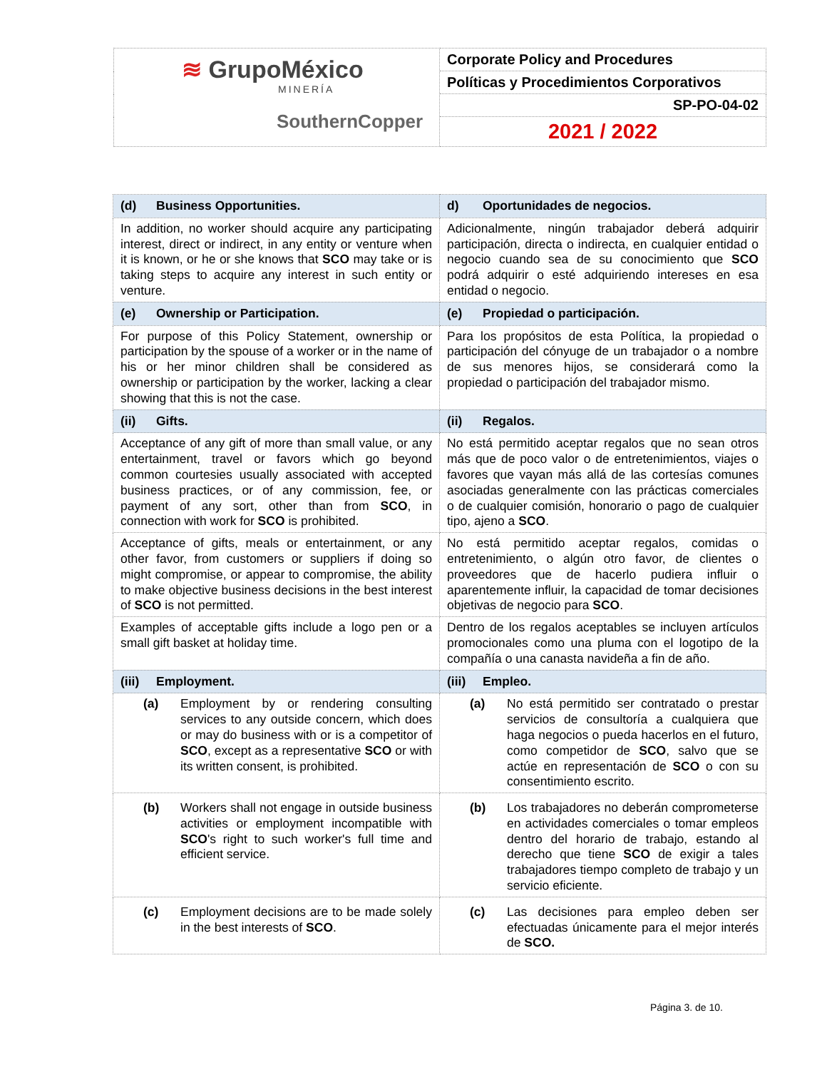| ≋ GrupoMéxico MINERÍA SouthernCopper | Corporate Policy and Procedures |
| | Políticas y Procedimientos Corporativos |
| | SP-PO-04-02 |
| | 2021 / 2022 |
| (d) Business Opportunities. | d) Oportunidades de negocios. |
| In addition, no worker should acquire any participating interest, direct or indirect, in any entity or venture when it is known, or he or she knows that SCO may take or is taking steps to acquire any interest in such entity or venture. | Adicionalmente, ningún trabajador deberá adquirir participación, directa o indirecta, en cualquier entidad o negocio cuando sea de su conocimiento que SCO podrá adquirir o esté adquiriendo intereses en esa entidad o negocio. |
| (e) Ownership or Participation. | (e) Propiedad o participación. |
| For purpose of this Policy Statement, ownership or participation by the spouse of a worker or in the name of his or her minor children shall be considered as ownership or participation by the worker, lacking a clear showing that this is not the case. | Para los propósitos de esta Política, la propiedad o participación del cónyuge de un trabajador o a nombre de sus menores hijos, se considerará como la propiedad o participación del trabajador mismo. |
| (ii) Gifts. | (ii) Regalos. |
| Acceptance of any gift of more than small value, or any entertainment, travel or favors which go beyond common courtesies usually associated with accepted business practices, or of any commission, fee, or payment of any sort, other than from SCO , in connection with work for SCO is prohibited. | No está permitido aceptar regalos que no sean otros más que de poco valor o de entretenimientos, viajes o favores que vayan más allá de las cortesías comunes asociadas generalmente con las prácticas comerciales o de cualquier comisión, honorario o pago de cualquier tipo, ajeno a SCO . |
| Acceptance of gifts, meals or entertainment, or any other favor, from customers or suppliers if doing so might compromise, or appear to compromise, the ability to make objective business decisions in the best interest of SCO is not permitted. | No está permitido aceptar regalos, comidas o entretenimiento, o algún otro favor, de clientes o proveedores que de hacerlo pudiera influir o aparentemente influir, la capacidad de tomar decisiones objetivas de negocio para SCO . |
| Examples of acceptable gifts include a logo pen or a small gift basket at holiday time. | Dentro de los regalos aceptables se incluyen artículos promocionales como una pluma con el logotipo de la compañía o una canasta navideña a fin de año. |
| (iii) Employment. | (iii) Empleo. |
| (a) Employment by or rendering consulting services to any outside concern, which does or may do business with or is a competitor of SCO , except as a representative SCO or with its written consent, is prohibited. | (a) No está permitido ser contratado o prestar servicios de consultoría a cualquiera que haga negocios o pueda hacerlos en el futuro, como competidor de SCO , salvo que se actúe en representación de SCO o con su consentimiento escrito. |
| (b) Workers shall not engage in outside business activities or employment incompatible with SCO 's right to such worker's full time and efficient service. | (b) Los trabajadores no deberán comprometerse en actividades comerciales o tomar empleos dentro del horario de trabajo, estando al derecho que tiene SCO de exigir a tales trabajadores tiempo completo de trabajo y un servicio eficiente. |
| (c) Employment decisions are to be made solely in the best interests of SCO . | (c) Las decisiones para empleo deben ser efectuadas únicamente para el mejor interés de SCO. |
Página 3. de 10.